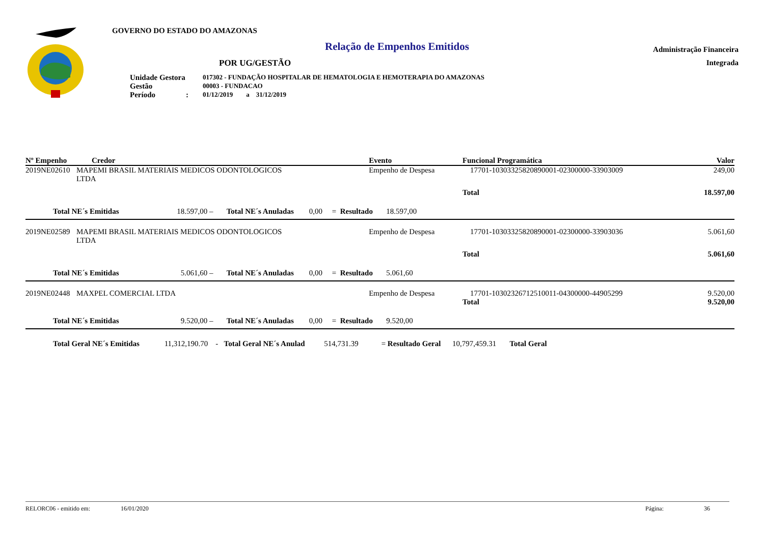GOVERNO DO ESTADO DO AMAZONAS
Relação de Empenhos Emitidos
POR UG/GESTÃO
| Unidade Gestora | 017302 - FUNDAÇÃO HOSPITALAR DE HEMATOLOGIA E HEMOTERAPIA DO AMAZONAS |
| Gestão | 00003 - FUNDACAO |
| Período : | 01/12/2019 a 31/12/2019 |
Administração Financeira
Integrada
| Nº Empenho | Credor | Evento | Funcional Programática | | Valor |
| --- | --- | --- | --- | --- | --- |
| 2019NE02610 | MAPEMI BRASIL MATERIAIS MEDICOS ODONTOLOGICOS LTDA | Empenho de Despesa | 17701-10303325820890001-02300000-33903009 | | 249,00 |
| | | | | Total | 18.597,00 |
| Total NE´s Emitidas 18.597,00 – Total NE´s Anuladas 0,00 = Resultado 18.597,00 | | | | | |
| 2019NE02589 | MAPEMI BRASIL MATERIAIS MEDICOS ODONTOLOGICOS LTDA | Empenho de Despesa | 17701-10303325820890001-02300000-33903036 | | 5.061,60 |
| | | | | Total | 5.061,60 |
| Total NE´s Emitidas 5.061,60 – Total NE´s Anuladas 0,00 = Resultado 5.061,60 | | | | | |
| 2019NE02448 | MAXPEL COMERCIAL LTDA | Empenho de Despesa | 17701-10302326712510011-04300000-44905299 | | 9.520,00 |
| | | | | Total | 9.520,00 |
| Total NE´s Emitidas 9.520,00 – Total NE´s Anuladas 0,00 = Resultado 9.520,00 | | | | | |
| Total Geral NE´s Emitidas 11,312,190.70 - Total Geral NE´s Anulad 514,731.39 = Resultado Geral 10,797,459.31 Total Geral | | | | | |
RELORC06 - emitido em: 16/01/2020 Página: 36